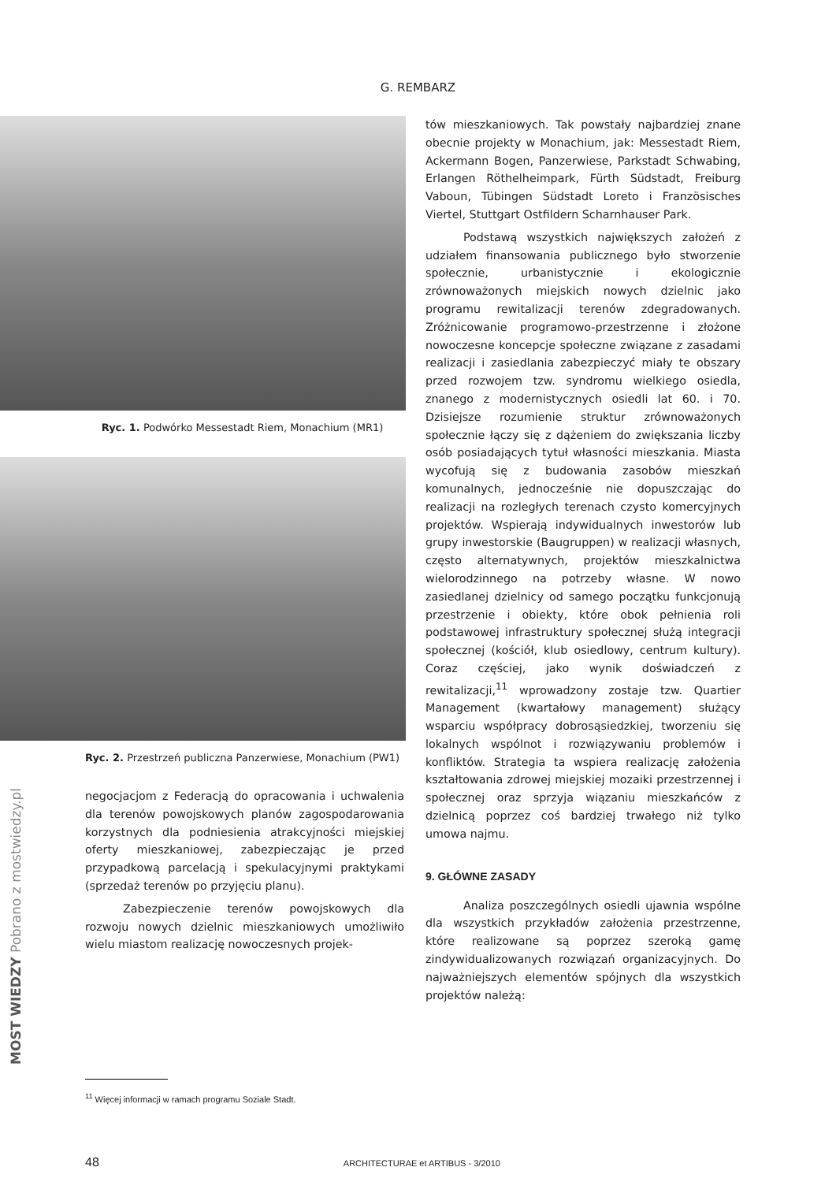G. REMBARZ
Ryc. 1. Podwórko Messestadt Riem, Monachium (MR1)
Ryc. 2. Przestrzeń publiczna Panzerwiese, Monachium (PW1)
negocjacjom z Federacją do opracowania i uchwalenia dla terenów powojskowych planów zagospodarowania korzystnych dla podniesienia atrakcyjności miejskiej oferty mieszkaniowej, zabezpieczając je przed przypadkową parcelacją i spekulacyjnymi praktykami (sprzedaż terenów po przyjęciu planu).
Zabezpieczenie terenów powojskowych dla rozwoju nowych dzielnic mieszkaniowych umożliwiło wielu miastom realizację nowoczesnych projek-
tów mieszkaniowych. Tak powstały najbardziej znane obecnie projekty w Monachium, jak: Messestadt Riem, Ackermann Bogen, Panzerwiese, Parkstadt Schwabing, Erlangen Röthelheimpark, Fürth Südstadt, Freiburg Vaboun, Tübingen Südstadt Loreto i Französisches Viertel, Stuttgart Ostfildern Scharnhauser Park.
Podstawą wszystkich największych założeń z udziałem finansowania publicznego było stworzenie społecznie, urbanistycznie i ekologicznie zrównoważonych miejskich nowych dzielnic jako programu rewitalizacji terenów zdegradowanych. Zróżnicowanie programowo-przestrzenne i złożone nowoczesne koncepcje społeczne związane z zasadami realizacji i zasiedlania zabezpieczyć miały te obszary przed rozwojem tzw. syndromu wielkiego osiedla, znanego z modernistycznych osiedli lat 60. i 70. Dzisiejsze rozumienie struktur zrównoważonych społecznie łączy się z dążeniem do zwiększania liczby osób posiadających tytuł własności mieszkania. Miasta wycofują się z budowania zasobów mieszkań komunalnych, jednocześnie nie dopuszczając do realizacji na rozległych terenach czysto komercyjnych projektów. Wspierają indywidualnych inwestorów lub grupy inwestorskie (Baugruppen) w realizacji własnych, często alternatywnych, projektów mieszkalnictwa wielorodzinnego na potrzeby własne. W nowo zasiedlanej dzielnicy od samego początku funkcjonują przestrzenie i obiekty, które obok pełnienia roli podstawowej infrastruktury społecznej służą integracji społecznej (kościół, klub osiedlowy, centrum kultury). Coraz częściej, jako wynik doświadczeń z rewitalizacji,<sup>11</sup> wprowadzony zostaje tzw. Quartier Management (kwartałowy management) służący wsparciu współpracy dobrosąsiedzkiej, tworzeniu się lokalnych wspólnot i rozwiązywaniu problemów i konfliktów. Strategia ta wspiera realizację założenia kształtowania zdrowej miejskiej mozaiki przestrzennej i społecznej oraz sprzyja wiązaniu mieszkańców z dzielnicą poprzez coś bardziej trwałego niż tylko umowa najmu.
9. GŁÓWNE ZASADY
Analiza poszczególnych osiedli ujawnia wspólne dla wszystkich przykładów założenia przestrzenne, które realizowane są poprzez szeroką gamę zindywidualizowanych rozwiązań organizacyjnych. Do najważniejszych elementów spójnych dla wszystkich projektów należą:
<sup>11</sup> Więcej informacji w ramach programu Soziale Stadt.
48 ARCHITECTURAE et ARTIBUS - 3/2010
MOST WIEDZY Pobrano z mostwiedzy.pl